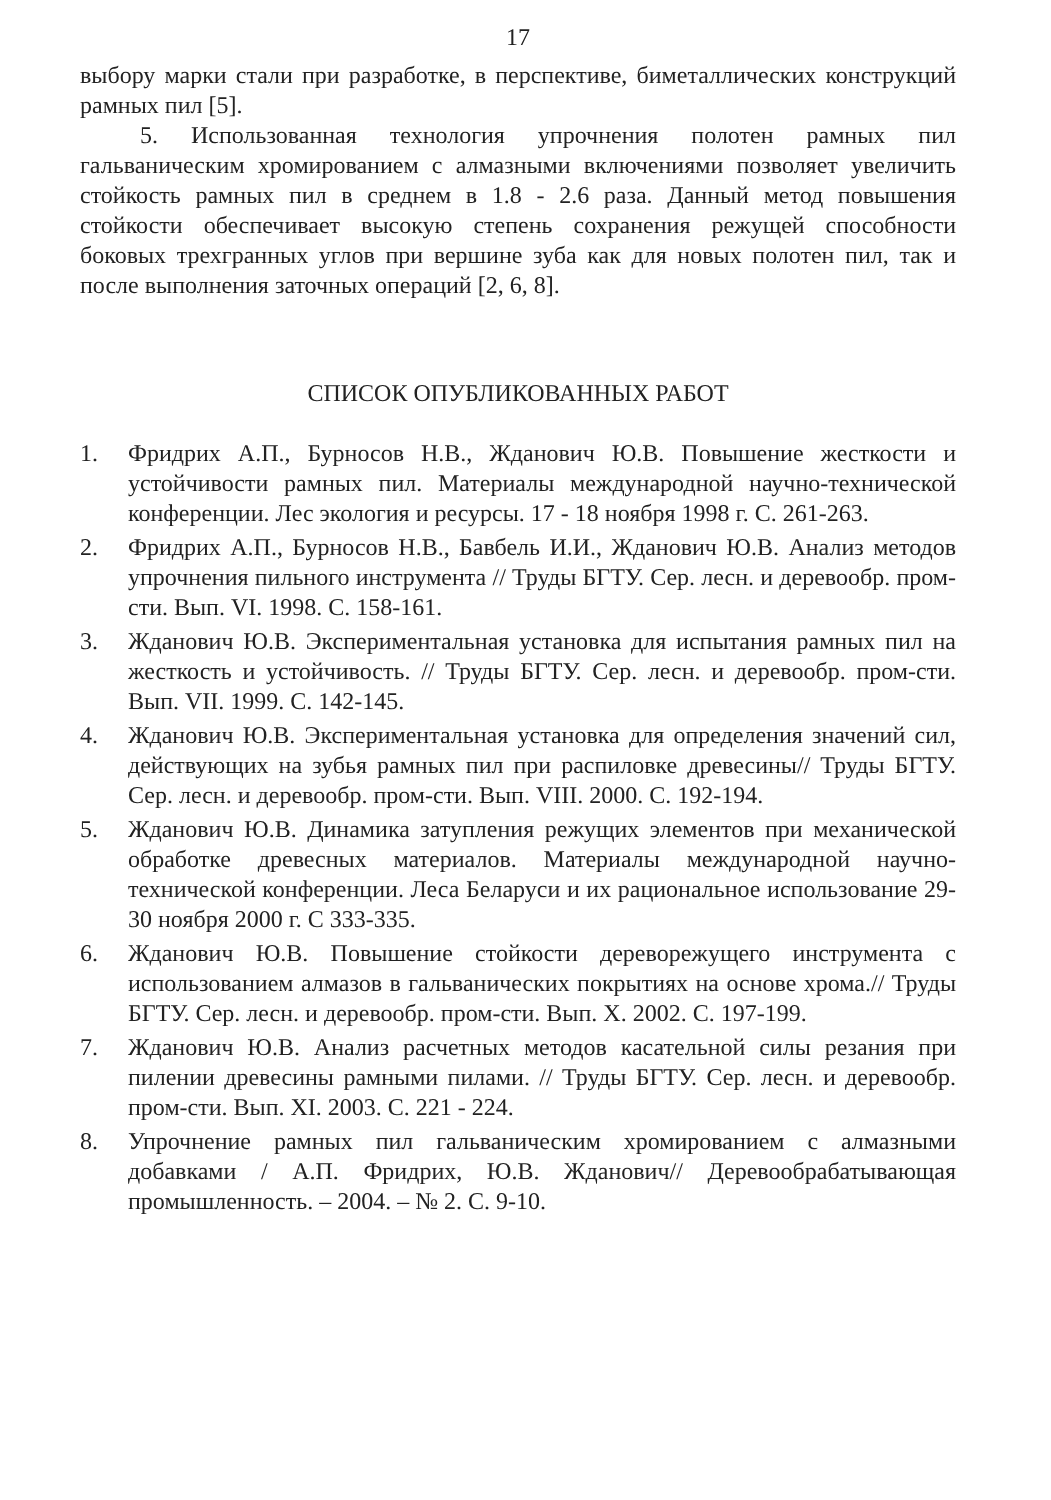17
выбору марки стали при разработке, в перспективе, биметаллических конструкций рамных пил [5].
5. Использованная технология упрочнения полотен рамных пил гальваническим хромированием с алмазными включениями позволяет увеличить стойкость рамных пил в среднем в 1.8 - 2.6 раза. Данный метод повышения стойкости обеспечивает высокую степень сохранения режущей способности боковых трехгранных углов при вершине зуба как для новых полотен пил, так и после выполнения заточных операций [2, 6, 8].
СПИСОК ОПУБЛИКОВАННЫХ РАБОТ
1. Фридрих А.П., Бурносов Н.В., Жданович Ю.В. Повышение жесткости и устойчивости рамных пил. Материалы международной научно-технической конференции. Лес экология и ресурсы. 17 - 18 ноября 1998 г. С. 261-263.
2. Фридрих А.П., Бурносов Н.В., Бавбель И.И., Жданович Ю.В. Анализ методов упрочнения пильного инструмента // Труды БГТУ. Сер. лесн. и деревообр. пром-сти. Вып. VI. 1998. С. 158-161.
3. Жданович Ю.В. Экспериментальная установка для испытания рамных пил на жесткость и устойчивость. // Труды БГТУ. Сер. лесн. и деревообр. пром-сти. Вып. VII. 1999. С. 142-145.
4. Жданович Ю.В. Экспериментальная установка для определения значений сил, действующих на зубья рамных пил при распиловке древесины// Труды БГТУ. Сер. лесн. и деревообр. пром-сти. Вып. VIII. 2000. С. 192-194.
5. Жданович Ю.В. Динамика затупления режущих элементов при механической обработке древесных материалов. Материалы международной научно-технической конференции. Леса Беларуси и их рациональное использование 29-30 ноября 2000 г. С 333-335.
6. Жданович Ю.В. Повышение стойкости дереворежущего инструмента с использованием алмазов в гальванических покрытиях на основе хрома.// Труды БГТУ. Сер. лесн. и деревообр. пром-сти. Вып. X. 2002. С. 197-199.
7. Жданович Ю.В. Анализ расчетных методов касательной силы резания при пилении древесины рамными пилами. // Труды БГТУ. Сер. лесн. и деревообр. пром-сти. Вып. XI. 2003. С. 221 - 224.
8. Упрочнение рамных пил гальваническим хромированием с алмазными добавками / А.П. Фридрих, Ю.В. Жданович// Деревообрабатывающая промышленность. – 2004. – № 2. С. 9-10.